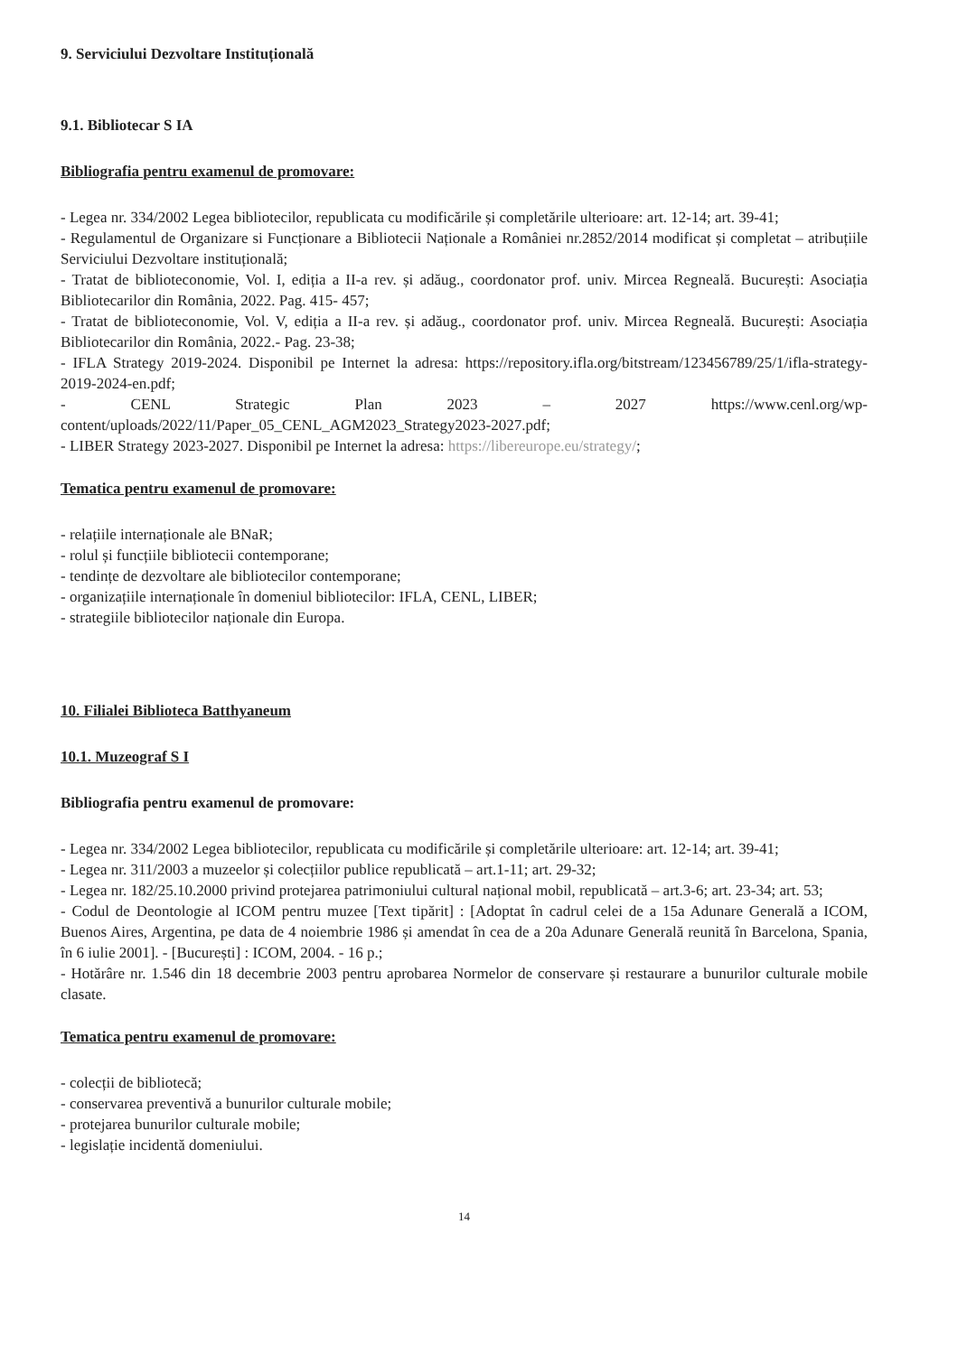9. Serviciului Dezvoltare Instituțională
9.1. Bibliotecar S IA
Bibliografia pentru examenul de promovare:
- Legea nr. 334/2002 Legea bibliotecilor, republicata cu modificările și completările ulterioare: art. 12-14; art. 39-41;
- Regulamentul de Organizare si Funcționare a Bibliotecii Naționale a României nr.2852/2014 modificat și completat – atribuțiile Serviciului Dezvoltare instituțională;
- Tratat de biblioteconomie, Vol. I, ediția a II-a rev. și adăug., coordonator prof. univ. Mircea Regneală. București: Asociația Bibliotecarilor din România, 2022. Pag. 415- 457;
- Tratat de biblioteconomie, Vol. V, ediția a II-a rev. și adăug., coordonator prof. univ. Mircea Regneală. București: Asociația Bibliotecarilor din România, 2022.- Pag. 23-38;
- IFLA Strategy 2019-2024. Disponibil pe Internet la adresa: https://repository.ifla.org/bitstream/123456789/25/1/ifla-strategy-2019-2024-en.pdf;
- CENL Strategic Plan 2023 – 2027 https://www.cenl.org/wp-content/uploads/2022/11/Paper_05_CENL_AGM2023_Strategy2023-2027.pdf;
- LIBER Strategy 2023-2027. Disponibil pe Internet la adresa: https://libereurope.eu/strategy/;
Tematica pentru examenul de promovare:
- relațiile internaționale ale BNaR;
- rolul și funcțiile bibliotecii contemporane;
- tendințe de dezvoltare ale bibliotecilor contemporane;
- organizațiile internaționale în domeniul bibliotecilor: IFLA, CENL, LIBER;
- strategiile bibliotecilor naționale din Europa.
10. Filialei Biblioteca Batthyaneum
10.1. Muzeograf S I
Bibliografia pentru examenul de promovare:
- Legea nr. 334/2002 Legea bibliotecilor, republicata cu modificările și completările ulterioare: art. 12-14; art. 39-41;
- Legea nr. 311/2003 a muzeelor și colecțiilor publice republicată – art.1-11; art. 29-32;
- Legea nr. 182/25.10.2000 privind protejarea patrimoniului cultural național mobil, republicată – art.3-6; art. 23-34; art. 53;
- Codul de Deontologie al ICOM pentru muzee [Text tipărit] : [Adoptat în cadrul celei de a 15a Adunare Generală a ICOM, Buenos Aires, Argentina, pe data de 4 noiembrie 1986 și amendat în cea de a 20a Adunare Generală reunită în Barcelona, Spania, în 6 iulie 2001]. - [București] : ICOM, 2004. - 16 p.;
- Hotărâre nr. 1.546 din 18 decembrie 2003 pentru aprobarea Normelor de conservare și restaurare a bunurilor culturale mobile clasate.
Tematica pentru examenul de promovare:
- colecții de bibliotecă;
- conservarea preventivă a bunurilor culturale mobile;
- protejarea bunurilor culturale mobile;
- legislație incidentă domeniului.
14